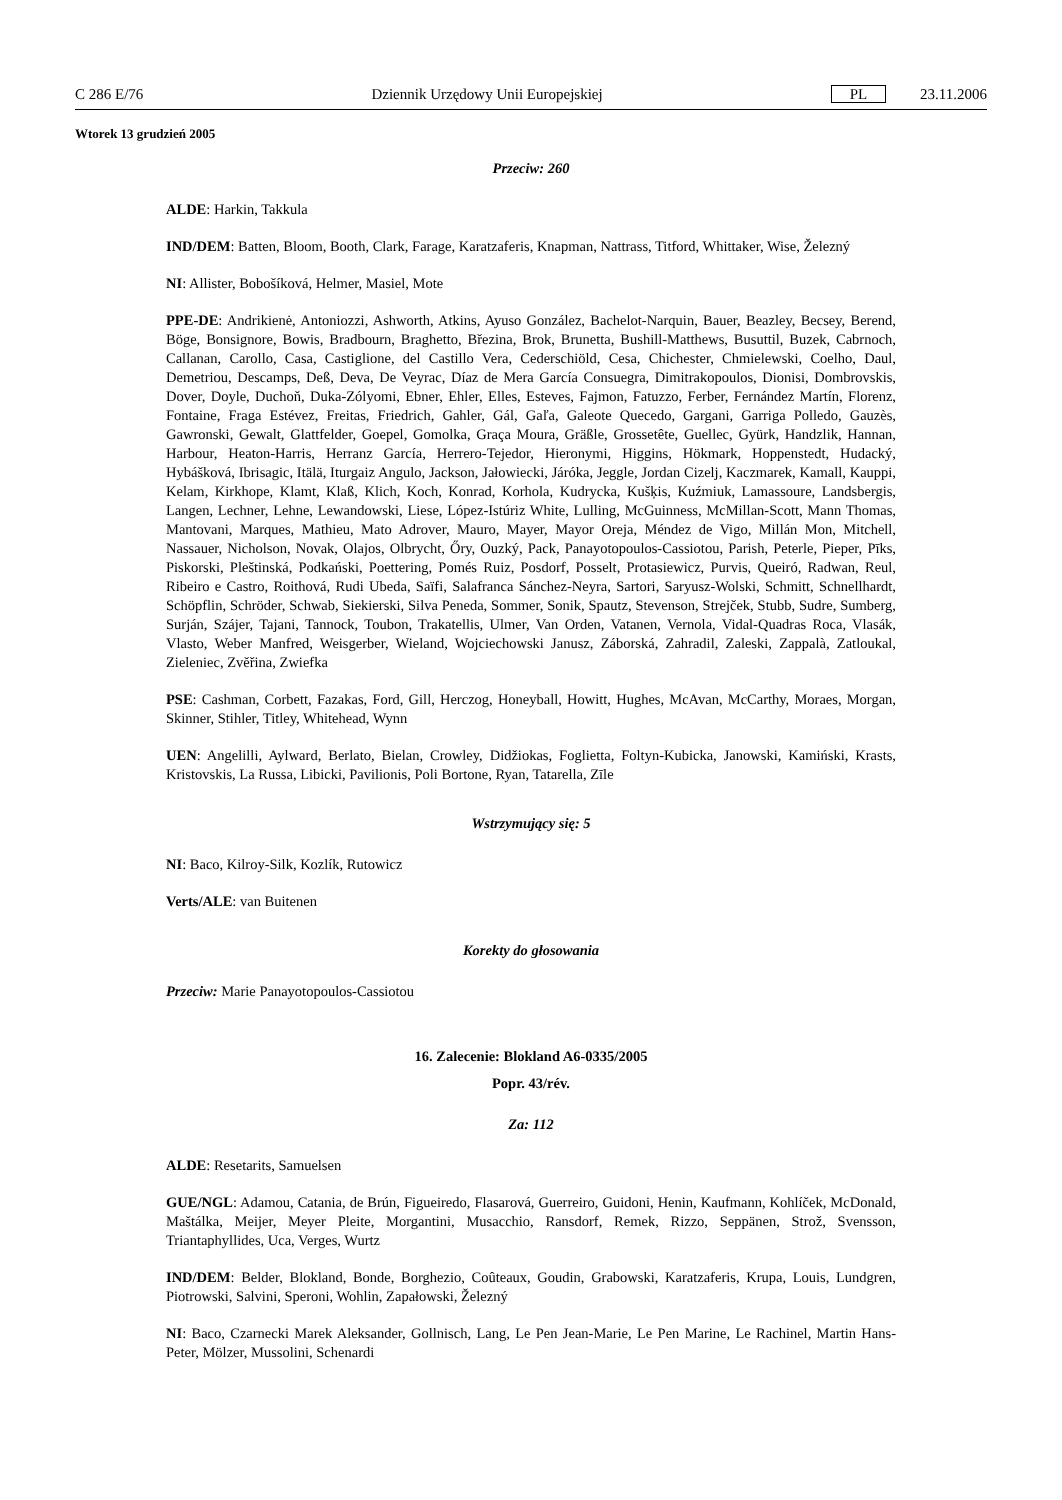C 286 E/76 Dziennik Urzędowy Unii Europejskiej PL 23.11.2006
Wtorek 13 grudzień 2005
Przeciw: 260
ALDE: Harkin, Takkula
IND/DEM: Batten, Bloom, Booth, Clark, Farage, Karatzaferis, Knapman, Nattrass, Titford, Whittaker, Wise, Železný
NI: Allister, Bobošíková, Helmer, Masiel, Mote
PPE-DE: Andrikienė, Antoniozzi, Ashworth, Atkins, Ayuso González, Bachelot-Narquin, Bauer, Beazley, Becsey, Berend, Böge, Bonsignore, Bowis, Bradbourn, Braghetto, Březina, Brok, Brunetta, Bushill-Matthews, Busuttil, Buzek, Cabrnoch, Callanan, Carollo, Casa, Castiglione, del Castillo Vera, Cederschiöld, Cesa, Chichester, Chmielewski, Coelho, Daul, Demetriou, Descamps, Deß, Deva, De Veyrac, Díaz de Mera García Consuegra, Dimitrakopoulos, Dionisi, Dombrovskis, Dover, Doyle, Duchoň, Duka-Zólyomi, Ebner, Ehler, Elles, Esteves, Fajmon, Fatuzzo, Ferber, Fernández Martín, Florenz, Fontaine, Fraga Estévez, Freitas, Friedrich, Gahler, Gál, Gaľa, Galeote Quecedo, Gargani, Garriga Polledo, Gauzès, Gawronski, Gewalt, Glattfelder, Goepel, Gomolka, Graça Moura, Gräßle, Grossetête, Guellec, Gyürk, Handzlik, Hannan, Harbour, Heaton-Harris, Herranz García, Herrero-Tejedor, Hieronymi, Higgins, Hökmark, Hoppenstedt, Hudacký, Hybášková, Ibrisagic, Itälä, Iturgaiz Angulo, Jackson, Jałowiecki, Járóka, Jeggle, Jordan Cizelj, Kaczmarek, Kamall, Kauppi, Kelam, Kirkhope, Klamt, Klaß, Klich, Koch, Konrad, Korhola, Kudrycka, Kušķis, Kuźmiuk, Lamassoure, Landsbergis, Langen, Lechner, Lehne, Lewandowski, Liese, López-Istúriz White, Lulling, McGuinness, McMillan-Scott, Mann Thomas, Mantovani, Marques, Mathieu, Mato Adrover, Mauro, Mayer, Mayor Oreja, Méndez de Vigo, Millán Mon, Mitchell, Nassauer, Nicholson, Novak, Olajos, Olbrycht, Őry, Ouzký, Pack, Panayotopoulos-Cassiotou, Parish, Peterle, Pieper, Pīks, Piskorski, Pleštinská, Podkański, Poettering, Pomés Ruiz, Posdorf, Posselt, Protasiewicz, Purvis, Queiró, Radwan, Reul, Ribeiro e Castro, Roithová, Rudi Ubeda, Saïfi, Salafranca Sánchez-Neyra, Sartori, Saryusz-Wolski, Schmitt, Schnellhardt, Schöpflin, Schröder, Schwab, Siekierski, Silva Peneda, Sommer, Sonik, Spautz, Stevenson, Strejček, Stubb, Sudre, Sumberg, Surján, Szájer, Tajani, Tannock, Toubon, Trakatellis, Ulmer, Van Orden, Vatanen, Vernola, Vidal-Quadras Roca, Vlasák, Vlasto, Weber Manfred, Weisgerber, Wieland, Wojciechowski Janusz, Záborská, Zahradil, Zaleski, Zappalà, Zatloukal, Zieleniec, Zvěřina, Zwiefka
PSE: Cashman, Corbett, Fazakas, Ford, Gill, Herczog, Honeyball, Howitt, Hughes, McAvan, McCarthy, Moraes, Morgan, Skinner, Stihler, Titley, Whitehead, Wynn
UEN: Angelilli, Aylward, Berlato, Bielan, Crowley, Didžiokas, Foglietta, Foltyn-Kubicka, Janowski, Kamiński, Krasts, Kristovskis, La Russa, Libicki, Pavilionis, Poli Bortone, Ryan, Tatarella, Zīle
Wstrzymujący się: 5
NI: Baco, Kilroy-Silk, Kozlík, Rutowicz
Verts/ALE: van Buitenen
Korekty do głosowania
Przeciw: Marie Panayotopoulos-Cassiotou
16. Zalecenie: Blokland A6-0335/2005
Popr. 43/rév.
Za: 112
ALDE: Resetarits, Samuelsen
GUE/NGL: Adamou, Catania, de Brún, Figueiredo, Flasarová, Guerreiro, Guidoni, Henin, Kaufmann, Kohlíček, McDonald, Maštálka, Meijer, Meyer Pleite, Morgantini, Musacchio, Ransdorf, Remek, Rizzo, Seppänen, Strož, Svensson, Triantaphyllides, Uca, Verges, Wurtz
IND/DEM: Belder, Blokland, Bonde, Borghezio, Coûteaux, Goudin, Grabowski, Karatzaferis, Krupa, Louis, Lundgren, Piotrowski, Salvini, Speroni, Wohlin, Zapałowski, Železný
NI: Baco, Czarnecki Marek Aleksander, Gollnisch, Lang, Le Pen Jean-Marie, Le Pen Marine, Le Rachinel, Martin Hans-Peter, Mölzer, Mussolini, Schenardi